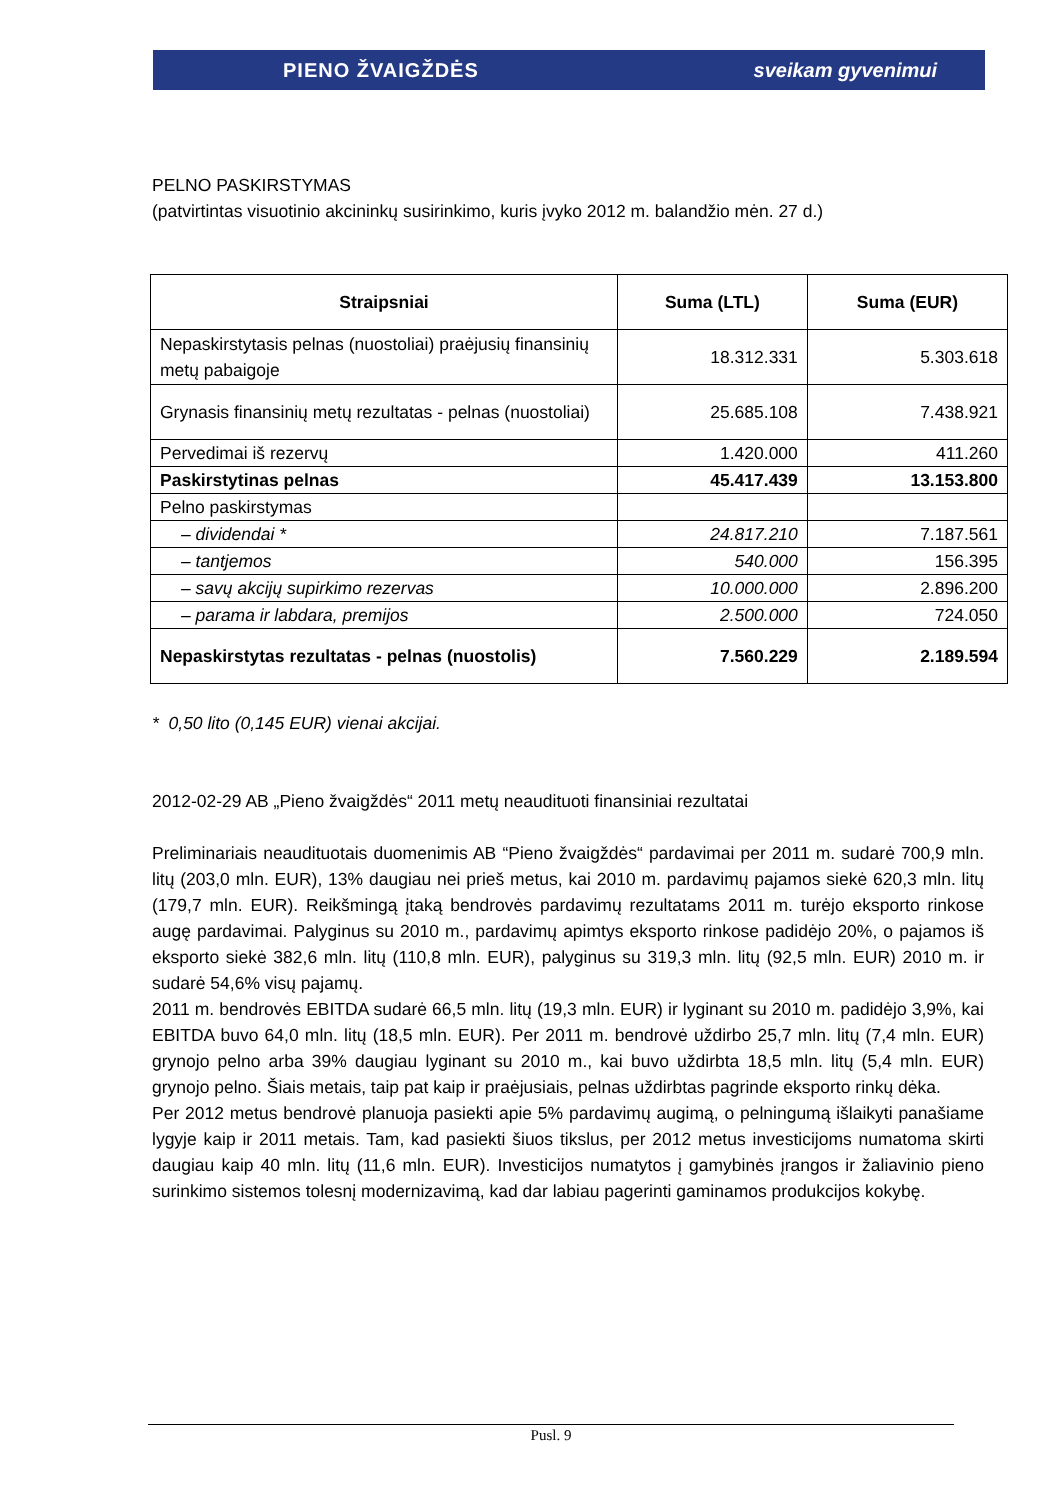PIENO ŽVAIGŽDĖS sveikam gyvenimui
PELNO PASKIRSTYMAS
(patvirtintas visuotinio akcininkų susirinkimo, kuris įvyko 2012 m. balandžio mėn. 27 d.)
| Straipsniai | Suma (LTL) | Suma (EUR) |
| --- | --- | --- |
| Nepaskirstytasis pelnas (nuostoliai) praėjusių finansinių metų pabaigoje | 18.312.331 | 5.303.618 |
| Grynasis finansinių metų rezultatas - pelnas (nuostoliai) | 25.685.108 | 7.438.921 |
| Pervedimai iš rezervų | 1.420.000 | 411.260 |
| Paskirstytinas pelnas | 45.417.439 | 13.153.800 |
| Pelno paskirstymas | | |
| – dividendai * | 24.817.210 | 7.187.561 |
| – tantjemos | 540.000 | 156.395 |
| – savų akcijų supirkimo rezervas | 10.000.000 | 2.896.200 |
| – parama ir labdara, premijos | 2.500.000 | 724.050 |
| Nepaskirstytas rezultatas - pelnas (nuostolis) | 7.560.229 | 2.189.594 |
* 0,50 lito (0,145 EUR) vienai akcijai.
2012-02-29 AB „Pieno žvaigždės“ 2011 metų neaudituoti finansiniai rezultatai
Preliminariais neaudituotais duomenimis AB “Pieno žvaigždės“ pardavimai per 2011 m. sudarė 700,9 mln. litų (203,0 mln. EUR), 13% daugiau nei prieš metus, kai 2010 m. pardavimų pajamos siekė 620,3 mln. litų (179,7 mln. EUR). Reikšmingą įtaką bendrovės pardavimų rezultatams 2011 m. turėjo eksporto rinkose augę pardavimai. Palyginus su 2010 m., pardavimų apimtys eksporto rinkose padidėjo 20%, o pajamos iš eksporto siekė 382,6 mln. litų (110,8 mln. EUR), palyginus su 319,3 mln. litų (92,5 mln. EUR) 2010 m. ir sudarė 54,6% visų pajamų.
2011 m. bendrovės EBITDA sudarė 66,5 mln. litų (19,3 mln. EUR) ir lyginant su 2010 m. padidėjo 3,9%, kai EBITDA buvo 64,0 mln. litų (18,5 mln. EUR). Per 2011 m. bendrovė uždirbo 25,7 mln. litų (7,4 mln. EUR) grynojo pelno arba 39% daugiau lyginant su 2010 m., kai buvo uždirbta 18,5 mln. litų (5,4 mln. EUR) grynojo pelno. Šiais metais, taip pat kaip ir praėjusiais, pelnas uždirbtas pagrinde eksporto rinkų dėka.
Per 2012 metus bendrovė planuoja pasiekti apie 5% pardavimų augimą, o pelningumą išlaikyti panašiame lygyje kaip ir 2011 metais. Tam, kad pasiekti šiuos tikslus, per 2012 metus investicijoms numatoma skirti daugiau kaip 40 mln. litų (11,6 mln. EUR). Investicijos numatytos į gamybinės įrangos ir žaliavinio pieno surinkimo sistemos tolesnį modernizavimą, kad dar labiau pagerinti gaminamos produkcijos kokybę.
Pusl. 9